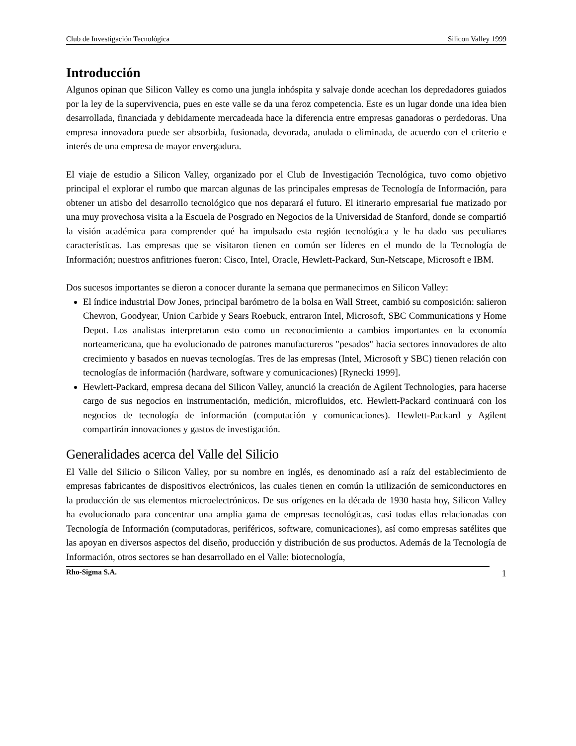Club de Investigación Tecnológica Silicon Valley 1999
Introducción
Algunos opinan que Silicon Valley es como una jungla inhóspita y salvaje donde acechan los depredadores guiados por la ley de la supervivencia, pues en este valle se da una feroz competencia. Este es un lugar donde una idea bien desarrollada, financiada y debidamente mercadeada hace la diferencia entre empresas ganadoras o perdedoras. Una empresa innovadora puede ser absorbida, fusionada, devorada, anulada o eliminada, de acuerdo con el criterio e interés de una empresa de mayor envergadura.
El viaje de estudio a Silicon Valley, organizado por el Club de Investigación Tecnológica, tuvo como objetivo principal el explorar el rumbo que marcan algunas de las principales empresas de Tecnología de Información, para obtener un atisbo del desarrollo tecnológico que nos deparará el futuro. El itinerario empresarial fue matizado por una muy provechosa visita a la Escuela de Posgrado en Negocios de la Universidad de Stanford, donde se compartió la visión académica para comprender qué ha impulsado esta región tecnológica y le ha dado sus peculiares características. Las empresas que se visitaron tienen en común ser líderes en el mundo de la Tecnología de Información; nuestros anfitriones fueron: Cisco, Intel, Oracle, Hewlett-Packard, Sun-Netscape, Microsoft e IBM.
Dos sucesos importantes se dieron a conocer durante la semana que permanecimos en Silicon Valley:
El índice industrial Dow Jones, principal barómetro de la bolsa en Wall Street, cambió su composición: salieron Chevron, Goodyear, Union Carbide y Sears Roebuck, entraron Intel, Microsoft, SBC Communications y Home Depot. Los analistas interpretaron esto como un reconocimiento a cambios importantes en la economía norteamericana, que ha evolucionado de patrones manufactureros "pesados" hacia sectores innovadores de alto crecimiento y basados en nuevas tecnologías. Tres de las empresas (Intel, Microsoft y SBC) tienen relación con tecnologías de información (hardware, software y comunicaciones) [Rynecki 1999].
Hewlett-Packard, empresa decana del Silicon Valley, anunció la creación de Agilent Technologies, para hacerse cargo de sus negocios en instrumentación, medición, microfluidos, etc. Hewlett-Packard continuará con los negocios de tecnología de información (computación y comunicaciones). Hewlett-Packard y Agilent compartirán innovaciones y gastos de investigación.
Generalidades acerca del Valle del Silicio
El Valle del Silicio o Silicon Valley, por su nombre en inglés, es denominado así a raíz del establecimiento de empresas fabricantes de dispositivos electrónicos, las cuales tienen en común la utilización de semiconductores en la producción de sus elementos microelectrónicos. De sus orígenes en la década de 1930 hasta hoy, Silicon Valley ha evolucionado para concentrar una amplia gama de empresas tecnológicas, casi todas ellas relacionadas con Tecnología de Información (computadoras, periféricos, software, comunicaciones), así como empresas satélites que las apoyan en diversos aspectos del diseño, producción y distribución de sus productos. Además de la Tecnología de Información, otros sectores se han desarrollado en el Valle: biotecnología,
Rho-Sigma S.A. 1